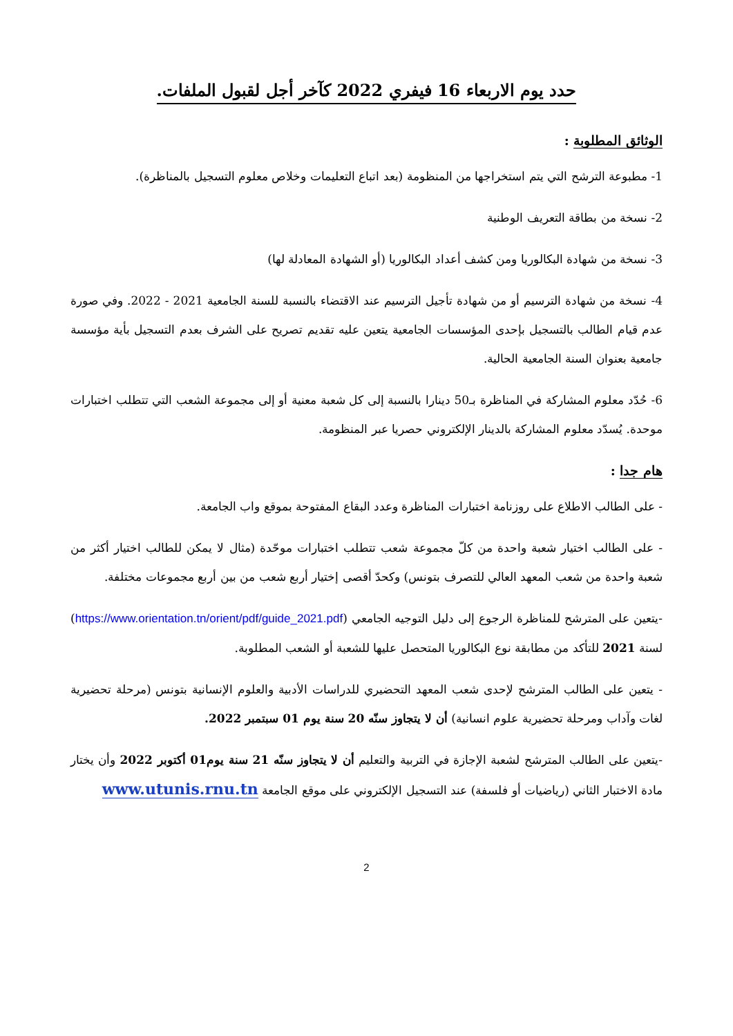حدد يوم الاربعاء 16 فيفري 2022 كآخر أجل لقبول الملفات.
الوثائق المطلوبة :
1- مطبوعة الترشح التي يتم استخراجها من المنظومة (بعد اتباع التعليمات وخلاص معلوم التسجيل بالمناظرة).
2- نسخة من بطاقة التعريف الوطنية
3- نسخة من شهادة البكالوريا ومن كشف أعداد البكالوريا (أو الشهادة المعادلة لها)
4- نسخة من شهادة الترسيم أو من شهادة تأجيل الترسيم عند الاقتضاء بالنسبة للسنة الجامعية 2021 - 2022. وفي صورة عدم قيام الطالب بالتسجيل بإحدى المؤسسات الجامعية يتعين عليه تقديم تصريح على الشرف بعدم التسجيل بأية مؤسسة جامعية بعنوان السنة الجامعية الحالية.
6- حُدّد معلوم المشاركة في المناظرة بـ50 دينارا بالنسبة إلى كل شعبة معنية أو إلى مجموعة الشعب التي تتطلب اختبارات موحدة. يُسدّد معلوم المشاركة بالدينار الإلكتروني حصريا عبر المنظومة.
هام جدا :
- على الطالب الاطلاع على روزنامة اختبارات المناظرة وعدد البقاع المفتوحة بموقع واب الجامعة.
- على الطالب اختيار شعبة واحدة من كلّ مجموعة شعب تتطلب اختبارات موحّدة (مثال لا يمكن للطالب اختيار أكثر من شعبة واحدة من شعب المعهد العالي للتصرف بتونس) وكحدّ أقصى إختيار أربع شعب من بين أربع مجموعات مختلفة.
-يتعين على المترشح للمناظرة الرجوع إلى دليل التوجيه الجامعي (https://www.orientation.tn/orient/pdf/guide_2021.pdf) لسنة 2021 للتأكد من مطابقة نوع البكالوريا المتحصل عليها للشعبة أو الشعب المطلوبة.
- يتعين على الطالب المترشح لإحدى شعب المعهد التحضيري للدراسات الأدبية والعلوم الإنسانية بتونس (مرحلة تحضيرية لغات وآداب ومرحلة تحضيرية علوم انسانية) أن لا يتجاوز سنّه 20 سنة يوم 01 سبتمبر 2022.
-يتعين على الطالب المترشح لشعبة الإجازة في التربية والتعليم أن لا يتجاوز سنّه 21 سنة يوم01 أكتوبر 2022 وأن يختار مادة الاختبار الثاني (رياضيات أو فلسفة) عند التسجيل الإلكتروني على موقع الجامعة www.utunis.rnu.tn
2